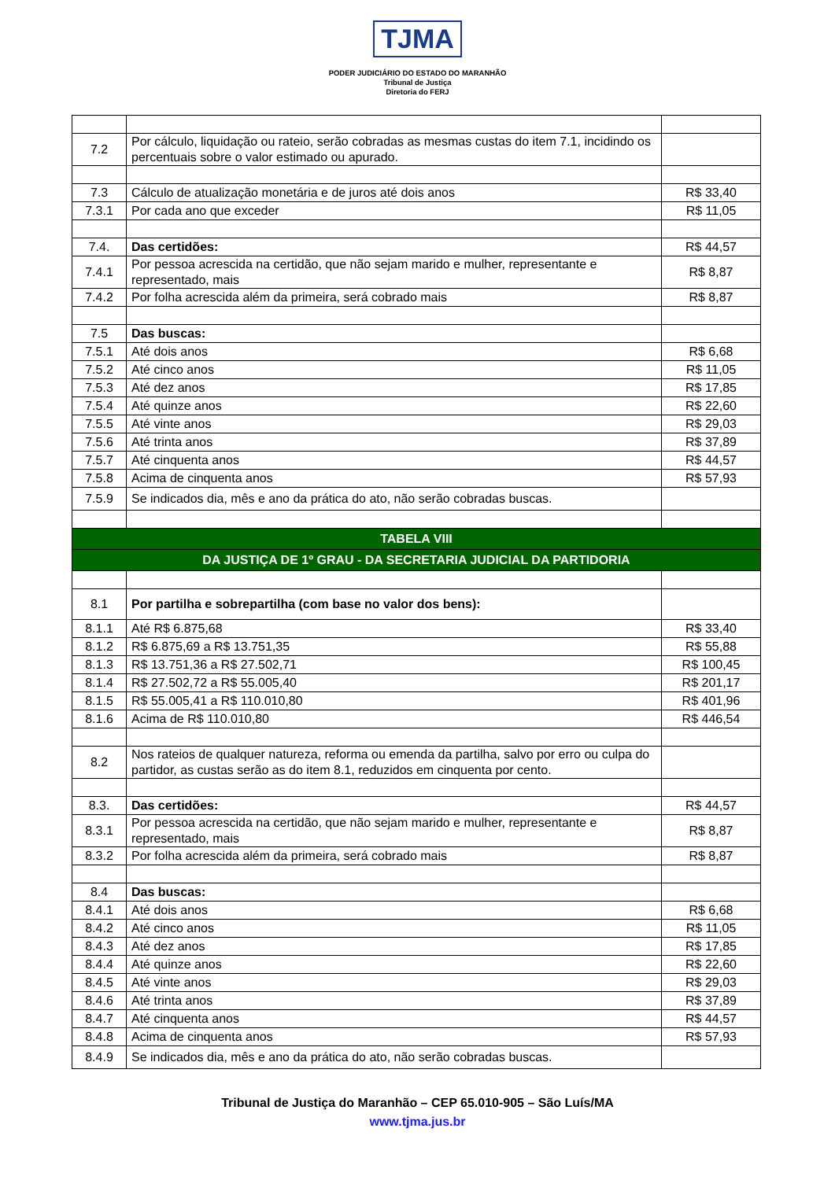TJMA
PODER JUDICIÁRIO DO ESTADO DO MARANHÃO
Tribunal de Justiça
Diretoria do FERJ
| 7.2 | Por cálculo, liquidação ou rateio, serão cobradas as mesmas custas do item 7.1, incidindo os percentuais sobre o valor estimado ou apurado. | |
| 7.3 | Cálculo de atualização monetária e de juros até dois anos | R$ 33,40 |
| 7.3.1 | Por cada ano que exceder | R$ 11,05 |
| 7.4. | Das certidões: | R$ 44,57 |
| 7.4.1 | Por pessoa acrescida na certidão, que não sejam marido e mulher, representante e representado, mais | R$ 8,87 |
| 7.4.2 | Por folha acrescida além da primeira, será cobrado mais | R$ 8,87 |
| 7.5 | Das buscas: | |
| 7.5.1 | Até dois anos | R$ 6,68 |
| 7.5.2 | Até cinco anos | R$ 11,05 |
| 7.5.3 | Até dez anos | R$ 17,85 |
| 7.5.4 | Até quinze anos | R$ 22,60 |
| 7.5.5 | Até vinte anos | R$ 29,03 |
| 7.5.6 | Até trinta anos | R$ 37,89 |
| 7.5.7 | Até cinquenta anos | R$ 44,57 |
| 7.5.8 | Acima de cinquenta anos | R$ 57,93 |
| 7.5.9 | Se indicados dia, mês e ano da prática do ato, não serão cobradas buscas. | |
| TABELA VIII | | |
| DA JUSTIÇA DE 1º GRAU - DA SECRETARIA JUDICIAL DA PARTIDORIA | | |
| 8.1 | Por partilha e sobrepartilha (com base no valor dos bens): | |
| 8.1.1 | Até R$ 6.875,68 | R$ 33,40 |
| 8.1.2 | R$ 6.875,69 a R$ 13.751,35 | R$ 55,88 |
| 8.1.3 | R$ 13.751,36 a R$ 27.502,71 | R$ 100,45 |
| 8.1.4 | R$ 27.502,72 a R$ 55.005,40 | R$ 201,17 |
| 8.1.5 | R$ 55.005,41 a R$ 110.010,80 | R$ 401,96 |
| 8.1.6 | Acima de R$ 110.010,80 | R$ 446,54 |
| 8.2 | Nos rateios de qualquer natureza, reforma ou emenda da partilha, salvo por erro ou culpa do partidor, as custas serão as do item 8.1, reduzidos em cinquenta por cento. | |
| 8.3. | Das certidões: | R$ 44,57 |
| 8.3.1 | Por pessoa acrescida na certidão, que não sejam marido e mulher, representante e representado, mais | R$ 8,87 |
| 8.3.2 | Por folha acrescida além da primeira, será cobrado mais | R$ 8,87 |
| 8.4 | Das buscas: | |
| 8.4.1 | Até dois anos | R$ 6,68 |
| 8.4.2 | Até cinco anos | R$ 11,05 |
| 8.4.3 | Até dez anos | R$ 17,85 |
| 8.4.4 | Até quinze anos | R$ 22,60 |
| 8.4.5 | Até vinte anos | R$ 29,03 |
| 8.4.6 | Até trinta anos | R$ 37,89 |
| 8.4.7 | Até cinquenta anos | R$ 44,57 |
| 8.4.8 | Acima de cinquenta anos | R$ 57,93 |
| 8.4.9 | Se indicados dia, mês e ano da prática do ato, não serão cobradas buscas. | |
Tribunal de Justiça do Maranhão – CEP 65.010-905 – São Luís/MA
www.tjma.jus.br